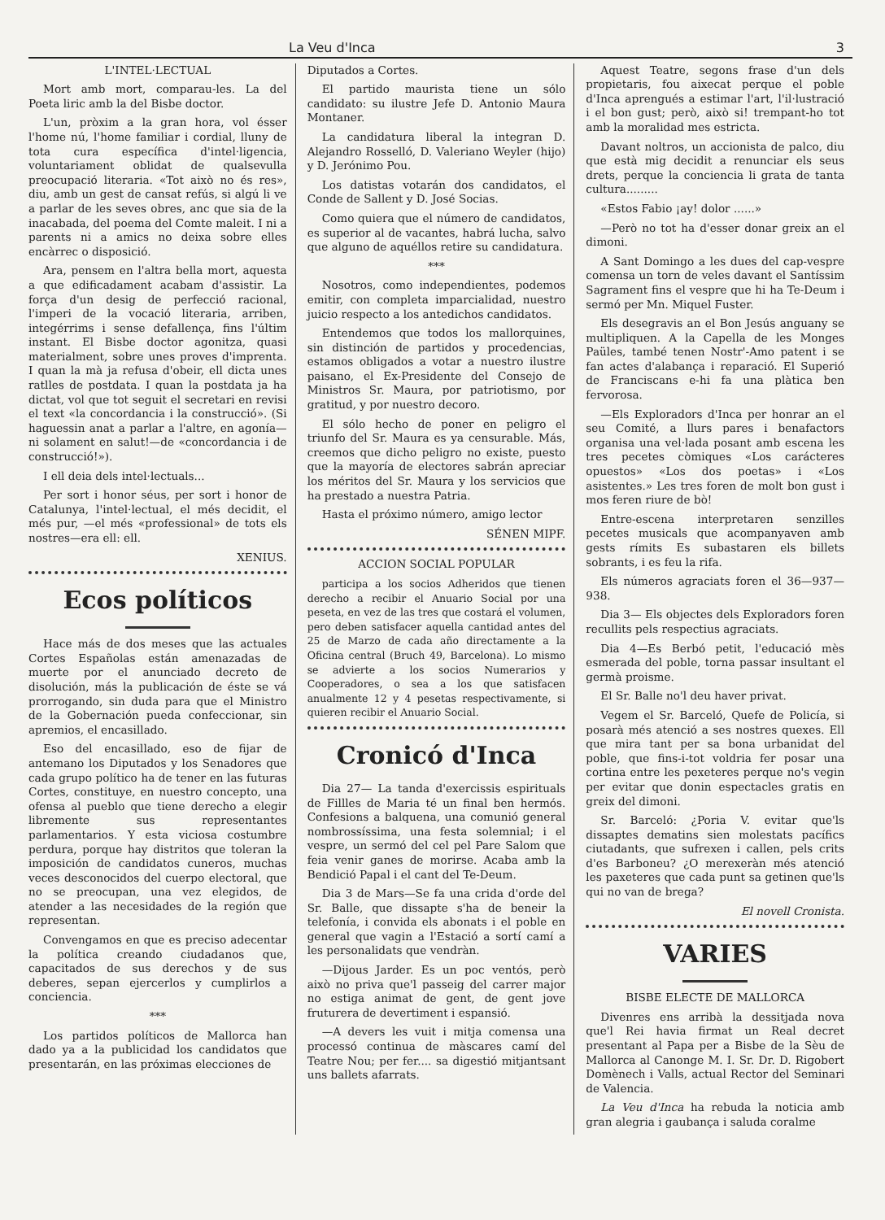La Veu d'Inca 3
L'INTEL·LECTUAL
Mort amb mort, comparau-les. La del Poeta liric amb la del Bisbe doctor.
L'un, pròxim a la gran hora, vol ésser l'home nú, l'home familiar i cordial, lluny de tota cura específica d'intel·ligencia, voluntariament oblidat de qualsevulla preocupació literaria. «Tot això no és res», diu, amb un gest de cansat refús, si algú li ve a parlar de les seves obres, anc que sia de la inacabada, del poema del Comte maleit. I ni a parents ni a amics no deixa sobre elles encàrrec o disposició.
Ara, pensem en l'altra bella mort, aquesta a que edificadament acabam d'assistir. La força d'un desig de perfecció racional, l'imperi de la vocació literaria, arriben, integérrims i sense defallença, fins l'últim instant. El Bisbe doctor agonitza, quasi materialment, sobre unes proves d'imprenta. I quan la mà ja refusa d'obeir, ell dicta unes ratlles de postdata. I quan la postdata ja ha dictat, vol que tot seguit el secretari en revisi el text «la concordancia i la construcció». (Si haguessin anat a parlar a l'altre, en agonía—ni solament en salut!—de «concordancia i de construcció!»).
I ell deia dels intel·lectuals...
Per sort i honor séus, per sort i honor de Catalunya, l'intel·lectual, el més decidit, el més pur, —el més «professional» de tots els nostres—era ell: ell.
XENIUS.
Ecos políticos
Hace más de dos meses que las actuales Cortes Españolas están amenazadas de muerte por el anunciado decreto de disolución, más la publicación de éste se vá prorrogando, sin duda para que el Ministro de la Gobernación pueda confeccionar, sin apremios, el encasillado.
Eso del encasillado, eso de fijar de antemano los Diputados y los Senadores que cada grupo político ha de tener en las futuras Cortes, constituye, en nuestro concepto, una ofensa al pueblo que tiene derecho a elegir libremente sus representantes parlamentarios. Y esta viciosa costumbre perdura, porque hay distritos que toleran la imposición de candidatos cuneros, muchas veces desconocidos del cuerpo electoral, que no se preocupan, una vez elegidos, de atender a las necesidades de la región que representan.
Convengamos en que es preciso adecentar la política creando ciudadanos que, capacitados de sus derechos y de sus deberes, sepan ejercerlos y cumplirlos a conciencia.
***
Los partidos políticos de Mallorca han dado ya a la publicidad los candidatos que presentarán, en las próximas elecciones de
Diputados a Cortes.
El partido maurista tiene un sólo candidato: su ilustre Jefe D. Antonio Maura Montaner.
La candidatura liberal la integran D. Alejandro Rosselló, D. Valeriano Weyler (hijo) y D. Jerónimo Pou.
Los datistas votarán dos candidatos, el Conde de Sallent y D. José Socias.
Como quiera que el número de candidatos, es superior al de vacantes, habrá lucha, salvo que alguno de aquéllos retire su candidatura.
***
Nosotros, como independientes, podemos emitir, con completa imparcialidad, nuestro juicio respecto a los antedichos candidatos.
Entendemos que todos los mallorquines, sin distinción de partidos y procedencias, estamos obligados a votar a nuestro ilustre paisano, el Ex-Presidente del Consejo de Ministros Sr. Maura, por patriotismo, por gratitud, y por nuestro decoro.
El sólo hecho de poner en peligro el triunfo del Sr. Maura es ya censurable. Más, creemos que dicho peligro no existe, puesto que la mayoría de electores sabrán apreciar los méritos del Sr. Maura y los servicios que ha prestado a nuestra Patria.
Hasta el próximo número, amigo lector
SÉNEN MIPF.
ACCION SOCIAL POPULAR
participa a los socios Adheridos que tienen derecho a recibir el Anuario Social por una peseta, en vez de las tres que costará el volumen, pero deben satisfacer aquella cantidad antes del 25 de Marzo de cada año directamente a la Oficina central (Bruch 49, Barcelona). Lo mismo se advierte a los socios Numerarios y Cooperadores, o sea a los que satisfacen anualmente 12 y 4 pesetas respectivamente, si quieren recibir el Anuario Social.
Cronicó d'Inca
Dia 27— La tanda d'exercissis espirituals de Fillles de Maria té un final ben hermós. Confesions a balquena, una comunió general nombrossíssima, una festa solemnial; i el vespre, un sermó del cel pel Pare Salom que feia venir ganes de morirse. Acaba amb la Bendició Papal i el cant del Te-Deum.
Dia 3 de Mars—Se fa una crida d'orde del Sr. Balle, que dissapte s'ha de beneir la telefonía, i convida els abonats i el poble en general que vagin a l'Estació a sortí camí a les personalidats que vendràn.
—Dijous Jarder. Es un poc ventós, però això no priva que'l passeig del carrer major no estiga animat de gent, de gent jove fruturera de devertiment i espansió.
—A devers les vuit i mitja comensa una processó continua de màscares camí del Teatre Nou; per fer.... sa digestió mitjantsant uns ballets afarrats.
Aquest Teatre, segons frase d'un dels propietaris, fou aixecat perque el poble d'Inca aprengués a estimar l'art, l'il·lustració i el bon gust; però, això si! trempant-ho tot amb la moralidad mes estricta.
Davant noltros, un accionista de palco, diu que està mig decidit a renunciar els seus drets, perque la conciencia li grata de tanta cultura.........
«Estos Fabio ¡ay! dolor ......»
—Però no tot ha d'esser donar greix an el dimoni.
A Sant Domingo a les dues del cap-vespre comensa un torn de veles davant el Santíssim Sagrament fins el vespre que hi ha Te-Deum i sermó per Mn. Miquel Fuster.
Els desegravis an el Bon Jesús anguany se multipliquen. A la Capella de les Monges Paüles, també tenen Nostr'-Amo patent i se fan actes d'alabança i reparació. El Superió de Franciscans e-hi fa una plàtica ben fervorosa.
—Els Exploradors d'Inca per honrar an el seu Comité, a llurs pares i benafactors organisa una vel·lada posant amb escena les tres pecetes còmiques «Los carácteres opuestos» «Los dos poetas» i «Los asistentes.» Les tres foren de molt bon gust i mos feren riure de bò!
Entre-escena interpretaren senzilles pecetes musicals que acompanyaven amb gests rímits Es subastaren els billets sobrants, i es feu la rifa.
Els números agraciats foren el 36—937—938.
Dia 3— Els objectes dels Exploradors foren recullits pels respectius agraciats.
Dia 4—Es Berbó petit, l'educació mès esmerada del poble, torna passar insultant el germà proisme.
El Sr. Balle no'l deu haver privat.
Vegem el Sr. Barceló, Quefe de Policía, si posarà més atenció a ses nostres quexes. Ell que mira tant per sa bona urbanidat del poble, que fins-i-tot voldria fer posar una cortina entre les pexeteres perque no's vegin per evitar que donin espectacles gratis en greix del dimoni.
Sr. Barceló: ¿Poria V. evitar que'ls dissaptes dematins sien molestats pacífics ciutadants, que sufrexen i callen, pels crits d'es Barboneu? ¿O merexeràn més atenció les paxeteres que cada punt sa getinen que'ls qui no van de brega?
El novell Cronista.
VARIES
BISBE ELECTE DE MALLORCA
Divenres ens arribà la dessitjada nova que'l Rei havia firmat un Real decret presentant al Papa per a Bisbe de la Sèu de Mallorca al Canonge M. I. Sr. Dr. D. Rigobert Domènech i Valls, actual Rector del Seminari de Valencia.
La Veu d'Inca ha rebuda la noticia amb gran alegria i gaubança i saluda coralme